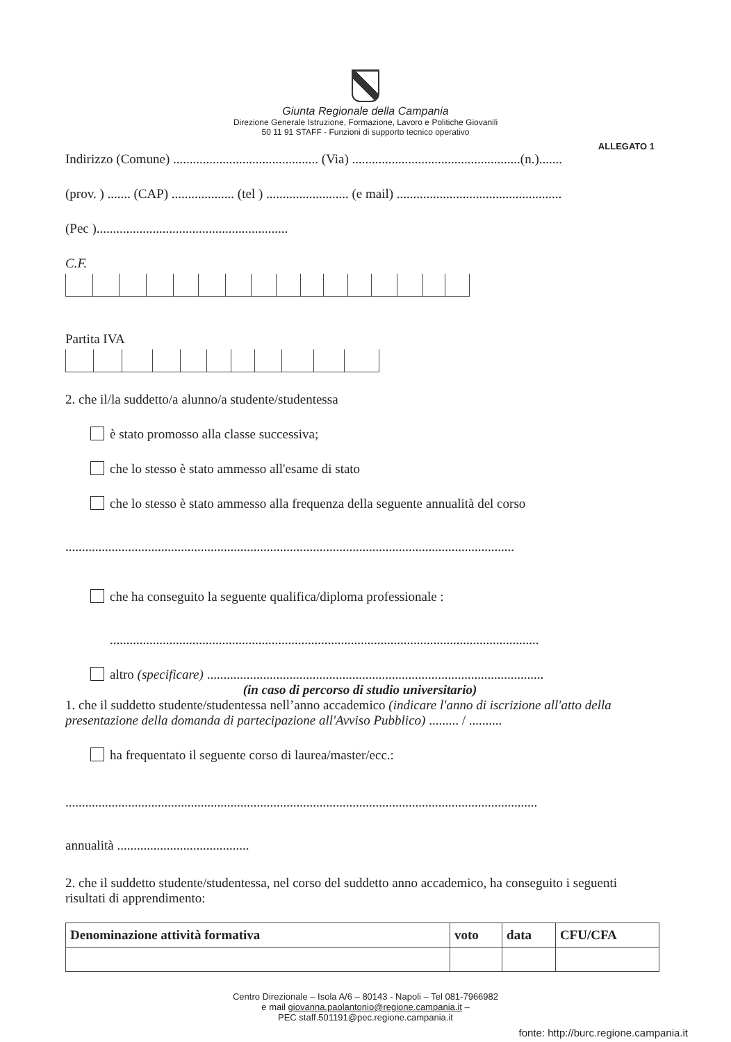Giunta Regionale della Campania
Direzione Generale Istruzione, Formazione, Lavoro e Politiche Giovanili
50 11 91 STAFF - Funzioni di supporto tecnico operativo
ALLEGATO 1
Indirizzo (Comune) ............................................ (Via) ...................................................(n.).......
(prov. ) ....... (CAP) ................... (tel ) ......................... (e mail) ..................................................
(Pec )..........................................................
C.F.
Partita IVA
2. che il/la suddetto/a alunno/a studente/studentessa
è stato promosso alla classe successiva;
che lo stesso è stato ammesso all'esame di stato
che lo stesso è stato ammesso alla frequenza della seguente annualità del corso
........................................................................................................................................
che ha conseguito la seguente qualifica/diploma professionale :
..................................................................................................................................
altro (specificare) ......................................................................................................
(in caso di percorso di studio universitario)
1. che il suddetto studente/studentessa nell’anno accademico (indicare l'anno di iscrizione all'atto della presentazione della domanda di partecipazione all'Avviso Pubblico) ......... / ..........
ha frequentato il seguente corso di laurea/master/ecc.:
...............................................................................................................................................
annualità ........................................
2. che il suddetto studente/studentessa, nel corso del suddetto anno accademico, ha conseguito i seguenti risultati di apprendimento:
| Denominazione attività formativa | voto | data | CFU/CFA |
| --- | --- | --- | --- |
Centro Direzionale – Isola A/6 – 80143 - Napoli – Tel 081-7966982
e mail giovanna.paolantonio@regione.campania.it –
PEC staff.501191@pec.regione.campania.it
fonte: http://burc.regione.campania.it